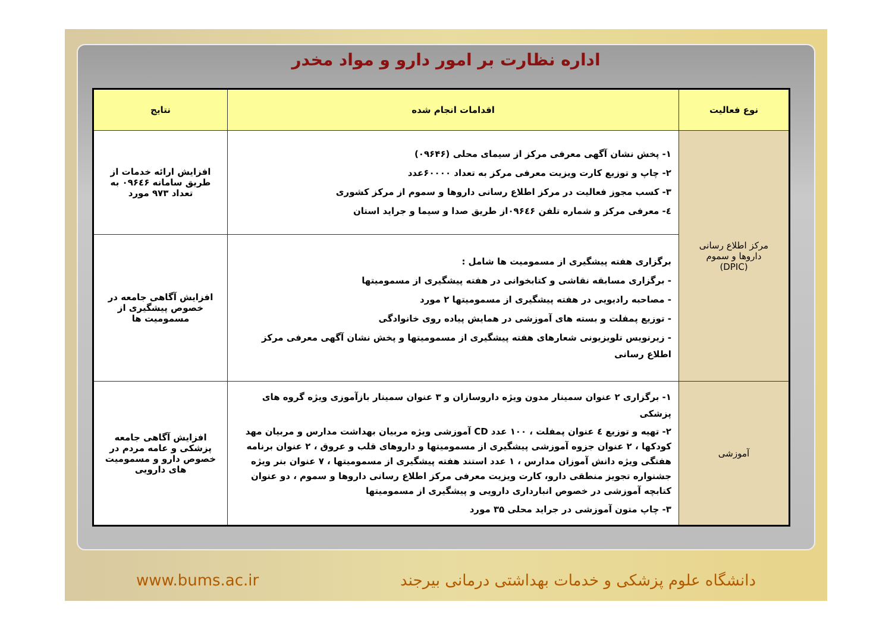اداره نظارت بر امور دارو و مواد مخدر
| نوع فعالیت | اقدامات انجام شده | نتایج |
| --- | --- | --- |
| مرکز اطلاع رسانی داروها و سموم (DPIC) | ۱- پخش نشان آگهی معرفی مرکز از سیمای محلی (۰۹۶۴۶) ۲- چاپ و توزیع کارت ویزیت معرفی مرکز به تعداد ۶۰۰۰۰عدد ۳- کسب مجوز فعالیت در مرکز اطلاع رسانی داروها و سموم از مرکز کشوری ٤- معرفی مرکز و شماره تلفن ۰۹۶٤۶از طریق صدا و سیما و جراید استان | افزایش ارائه خدمات از طریق سامانه ۰۹۶٤۶ به تعداد ۹۷۳ مورد |
| | برگزاری هفته پیشگیری از مسمومیت ها شامل : - برگزاری مسابقه نقاشی و کتابخوانی در هفته پیشگیری از مسمومیتها - مصاحبه رادیویی در هفته پیشگیری از مسمومیتها ۲ مورد - توزیع پمفلت و بسته های آموزشی در همایش پیاده روی خانوادگی - زیرنویس تلویزیونی شعارهای هفته پیشگیری از مسمومیتها و پخش نشان آگهی معرفی مرکز اطلاع رسانی | افزایش آگاهی جامعه در خصوص پیشگیری از مسمومیت ها |
| آموزشی | ۱- برگزاری ۲ عنوان سمینار مدون ویژه داروسازان و ۳ عنوان سمینار بازآموزی ویژه گروه های پزشکی ۲- تهیه و توزیع ٤ عنوان پمفلت ، ۱۰۰ عدد CD آموزشی ویژه مربیان بهداشت مدارس و مربیان مهد کودکها ، ۲ عنوان جزوه آموزشی پیشگیری از مسمومیتها و داروهای قلب و عروق ، ۲ عنوان برنامه هفتگی ویژه دانش آموزان مدارس ، ۱ عدد استند هفته پیشگیری از مسمومیتها ، ۷ عنوان بنر ویژه جشنواره تجویز منطقی دارو، کارت ویزیت معرفی مرکز اطلاع رسانی داروها و سموم ، دو عنوان کتابچه آموزشی در خصوص انبارداری دارویی و پیشگیری از مسمومیتها ۳- چاپ متون آموزشی در جراید محلی ۳۵ مورد | افزایش آگاهی جامعه پزشکی و عامه مردم در خصوص دارو و مسمومیت های دارویی |
www.bums.ac.ir دانشگاه علوم پزشکی و خدمات بهداشتی درمانی بیرجند